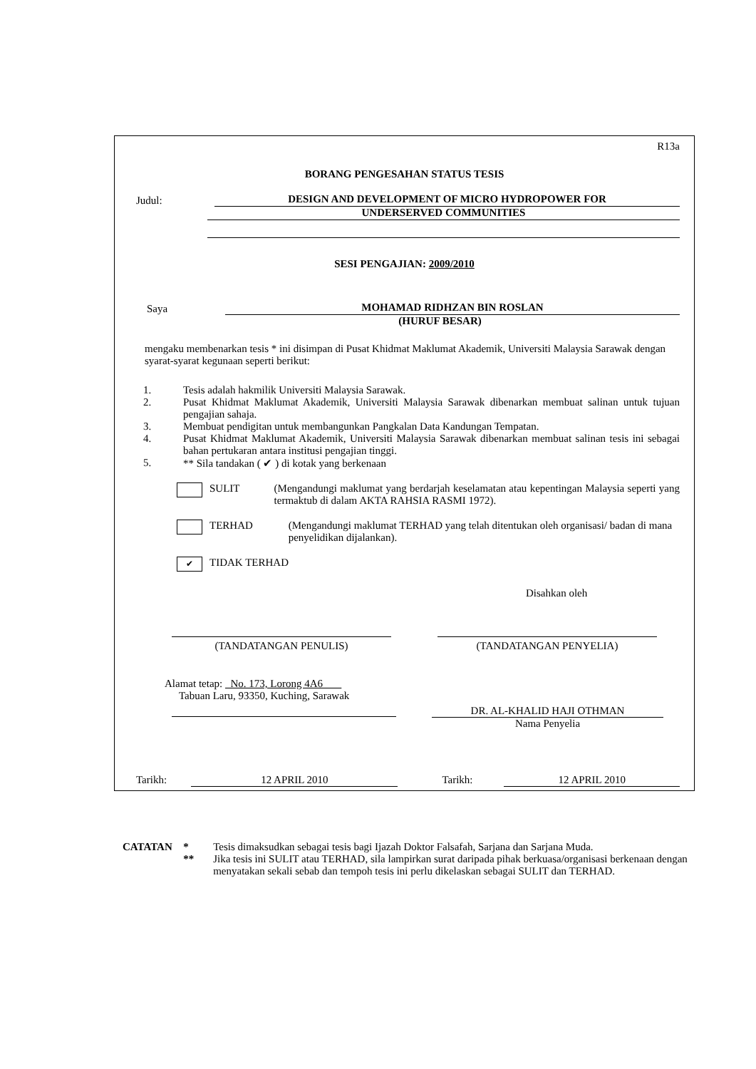R13a
BORANG PENGESAHAN STATUS TESIS
Judul:
DESIGN AND DEVELOPMENT OF MICRO HYDROPOWER FOR
UNDERSERVED COMMUNITIES
SESI PENGAJIAN: 2009/2010
Saya
MOHAMAD RIDHZAN BIN ROSLAN
(HURUF BESAR)
mengaku membenarkan tesis * ini disimpan di Pusat Khidmat Maklumat Akademik, Universiti Malaysia Sarawak dengan syarat-syarat kegunaan seperti berikut:
1. Tesis adalah hakmilik Universiti Malaysia Sarawak.
2. Pusat Khidmat Maklumat Akademik, Universiti Malaysia Sarawak dibenarkan membuat salinan untuk tujuan pengajian sahaja.
3. Membuat pendigitan untuk membangunkan Pangkalan Data Kandungan Tempatan.
4. Pusat Khidmat Maklumat Akademik, Universiti Malaysia Sarawak dibenarkan membuat salinan tesis ini sebagai bahan pertukaran antara institusi pengajian tinggi.
5. ** Sila tandakan ( ✔ ) di kotak yang berkenaan
SULIT (Mengandungi maklumat yang berdarjah keselamatan atau kepentingan Malaysia seperti yang termaktub di dalam AKTA RAHSIA RASMI 1972).
TERHAD (Mengandungi maklumat TERHAD yang telah ditentukan oleh organisasi/ badan di mana penyelidikan dijalankan).
✔
TIDAK TERHAD
Disahkan oleh
(TANDATANGAN PENULIS) (TANDATANGAN PENYELIA)
Alamat tetap: No. 173, Lorong 4A6
Tabuan Laru, 93350, Kuching, Sarawak
DR. AL-KHALID HAJI OTHMAN
Nama Penyelia
Tarikh: 12 APRIL 2010 Tarikh: 12 APRIL 2010
CATATAN * Tesis dimaksudkan sebagai tesis bagi Ijazah Doktor Falsafah, Sarjana dan Sarjana Muda.
** Jika tesis ini SULIT atau TERHAD, sila lampirkan surat daripada pihak berkuasa/organisasi berkenaan dengan menyatakan sekali sebab dan tempoh tesis ini perlu dikelaskan sebagai SULIT dan TERHAD.